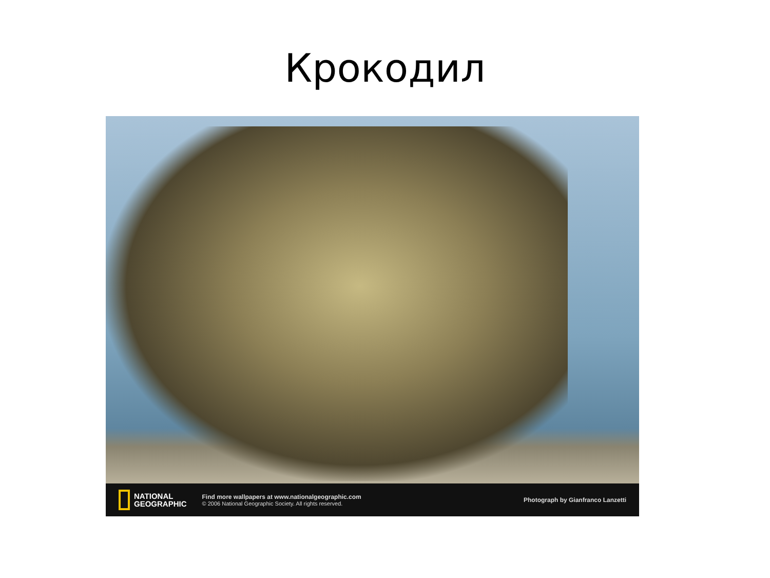Крокодил
NATIONAL
GEOGRAPHIC
Find more wallpapers at www.nationalgeographic.com
© 2006 National Geographic Society. All rights reserved.
Photograph by Gianfranco Lanzetti